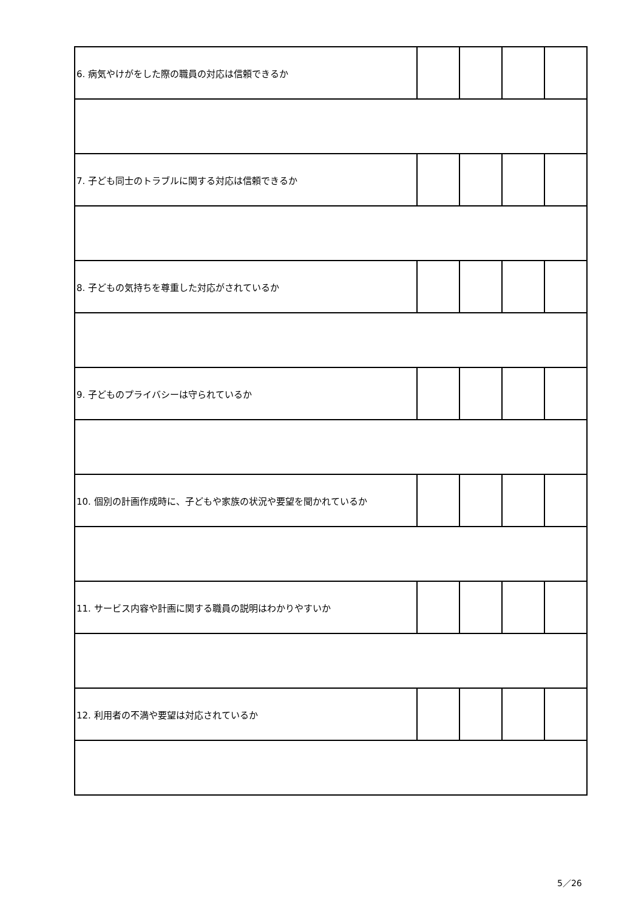| 6. 病気やけがをした際の職員の対応は信頼できるか | | | | |
| 7. 子ども同士のトラブルに関する対応は信頼できるか | | | | |
| 8. 子どもの気持ちを尊重した対応がされているか | | | | |
| 9. 子どものプライバシーは守られているか | | | | |
| 10. 個別の計画作成時に、子どもや家族の状況や要望を聞かれているか | | | | |
| 11. サービス内容や計画に関する職員の説明はわかりやすいか | | | | |
| 12. 利用者の不満や要望は対応されているか | | | | |
5／26